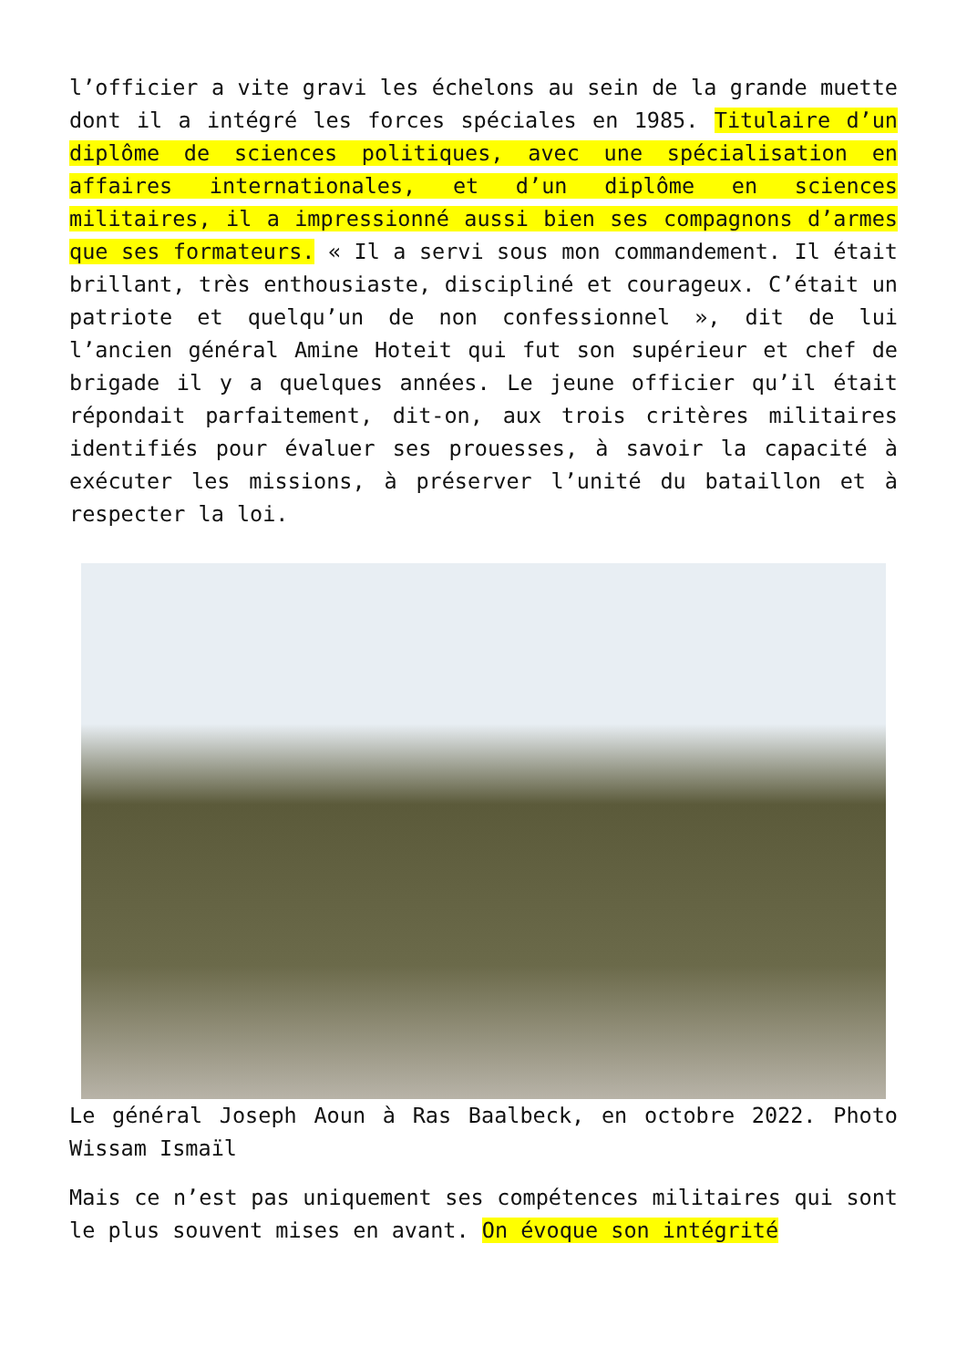l’officier a vite gravi les échelons au sein de la grande muette dont il a intégré les forces spéciales en 1985. Titulaire d’un diplôme de sciences politiques, avec une spécialisation en affaires internationales, et d’un diplôme en sciences militaires, il a impressionné aussi bien ses compagnons d’armes que ses formateurs. « Il a servi sous mon commandement. Il était brillant, très enthousiaste, discipliné et courageux. C’était un patriote et quelqu’un de non confessionnel », dit de lui l’ancien général Amine Hoteit qui fut son supérieur et chef de brigade il y a quelques années. Le jeune officier qu’il était répondait parfaitement, dit-on, aux trois critères militaires identifiés pour évaluer ses prouesses, à savoir la capacité à exécuter les missions, à préserver l’unité du bataillon et à respecter la loi.
Le général Joseph Aoun à Ras Baalbeck, en octobre 2022. Photo Wissam Ismaïl
Mais ce n’est pas uniquement ses compétences militaires qui sont le plus souvent mises en avant. On évoque son intégrité